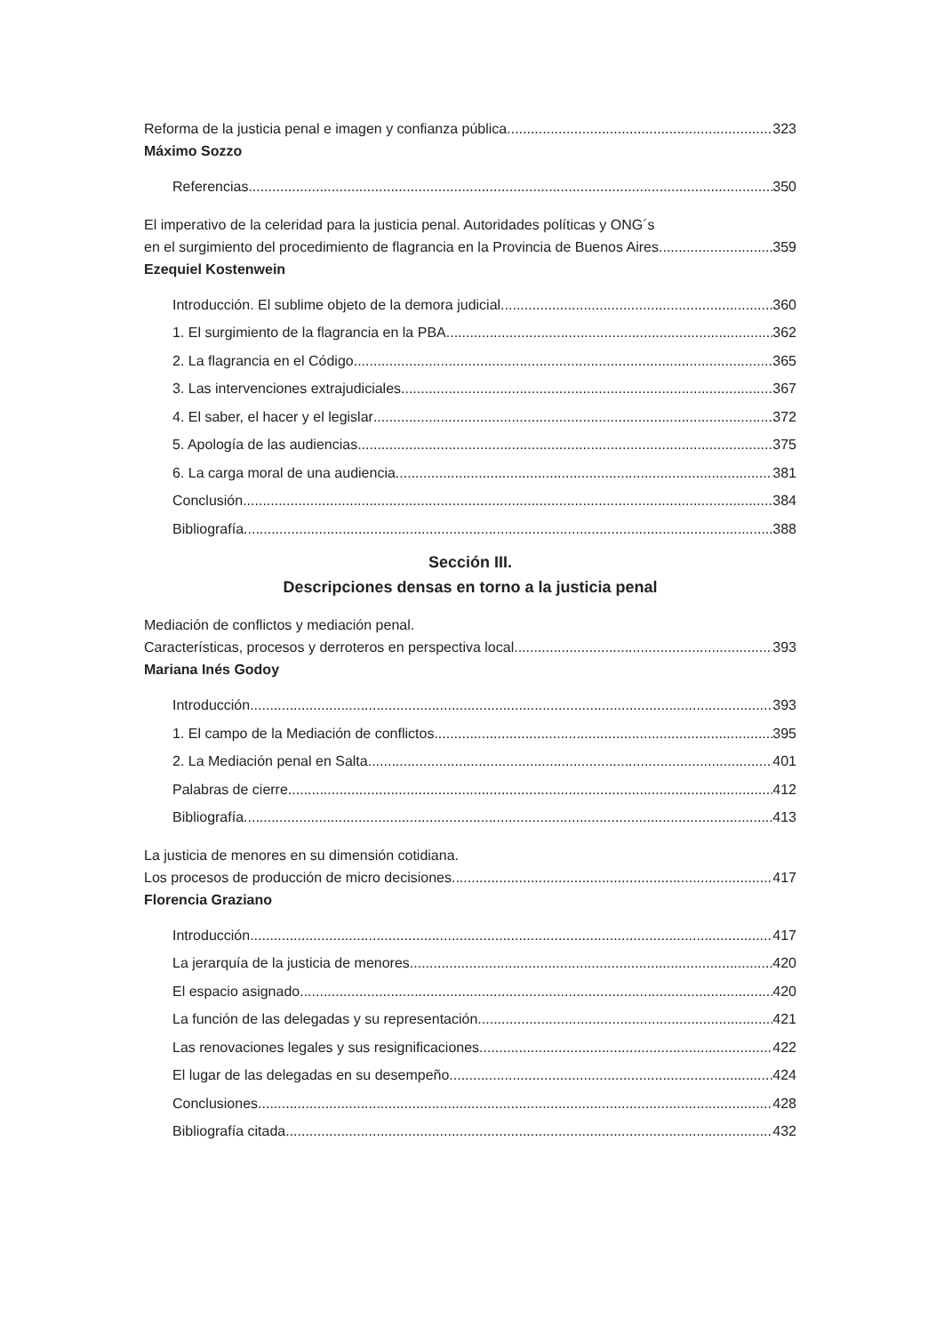Reforma de la justicia penal e imagen y confianza pública 323
Máximo Sozzo
Referencias 350
El imperativo de la celeridad para la justicia penal. Autoridades políticas y ONG´s
en el surgimiento del procedimiento de flagrancia en la Provincia de Buenos Aires 359
Ezequiel Kostenwein
Introducción. El sublime objeto de la demora judicial 360
1. El surgimiento de la flagrancia en la PBA 362
2. La flagrancia en el Código 365
3. Las intervenciones extrajudiciales 367
4. El saber, el hacer y el legislar 372
5. Apología de las audiencias 375
6. La carga moral de una audiencia 381
Conclusión 384
Bibliografía 388
Sección III.
Descripciones densas en torno a la justicia penal
Mediación de conflictos y mediación penal.
Características, procesos y derroteros en perspectiva local 393
Mariana Inés Godoy
Introducción 393
1. El campo de la Mediación de conflictos 395
2. La Mediación penal en Salta 401
Palabras de cierre 412
Bibliografía 413
La justicia de menores en su dimensión cotidiana.
Los procesos de producción de micro decisiones 417
Florencia Graziano
Introducción 417
La jerarquía de la justicia de menores 420
El espacio asignado 420
La función de las delegadas y su representación 421
Las renovaciones legales y sus resignificaciones 422
El lugar de las delegadas en su desempeño 424
Conclusiones 428
Bibliografía citada 432